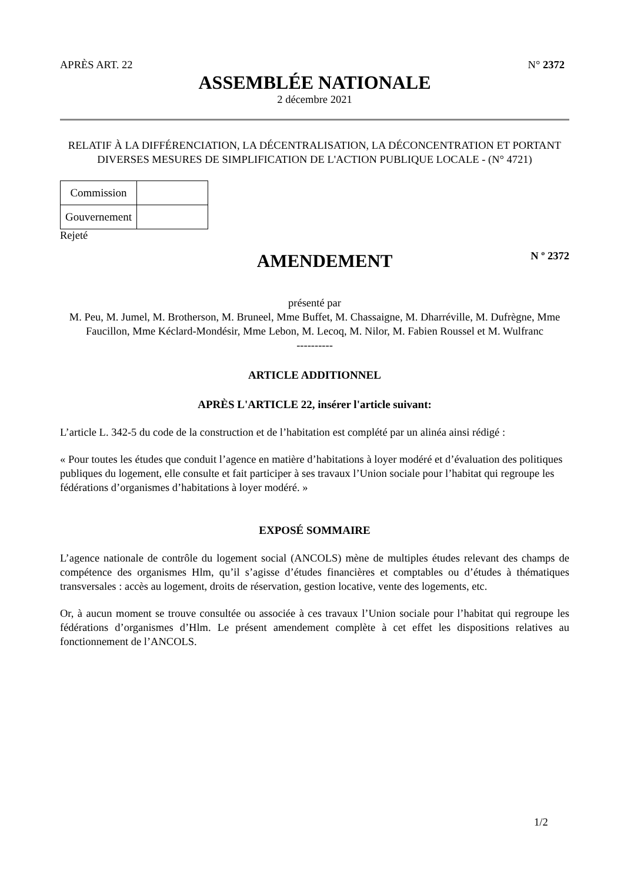APRÈS ART. 22 N° 2372
ASSEMBLÉE NATIONALE
2 décembre 2021
RELATIF À LA DIFFÉRENCIATION, LA DÉCENTRALISATION, LA DÉCONCENTRATION ET PORTANT DIVERSES MESURES DE SIMPLIFICATION DE L'ACTION PUBLIQUE LOCALE - (N° 4721)
| Commission | |
| Gouvernement | |
Rejeté
AMENDEMENT
N º 2372
présenté par
M. Peu, M. Jumel, M. Brotherson, M. Bruneel, Mme Buffet, M. Chassaigne, M. Dharréville, M. Dufrègne, Mme Faucillon, Mme Kéclard-Mondésir, Mme Lebon, M. Lecoq, M. Nilor, M. Fabien Roussel et M. Wulfranc
----------
ARTICLE ADDITIONNEL
APRÈS L'ARTICLE 22, insérer l'article suivant:
L’article L. 342-5 du code de la construction et de l’habitation est complété par un alinéa ainsi rédigé :
« Pour toutes les études que conduit l’agence en matière d’habitations à loyer modéré et d’évaluation des politiques publiques du logement, elle consulte et fait participer à ses travaux l’Union sociale pour l’habitat qui regroupe les fédérations d’organismes d’habitations à loyer modéré. »
EXPOSÉ SOMMAIRE
L’agence nationale de contrôle du logement social (ANCOLS) mène de multiples études relevant des champs de compétence des organismes Hlm, qu’il s’agisse d’études financières et comptables ou d’études à thématiques transversales : accès au logement, droits de réservation, gestion locative, vente des logements, etc.
Or, à aucun moment se trouve consultée ou associée à ces travaux l’Union sociale pour l’habitat qui regroupe les fédérations d’organismes d’Hlm. Le présent amendement complète à cet effet les dispositions relatives au fonctionnement de l’ANCOLS.
1/2